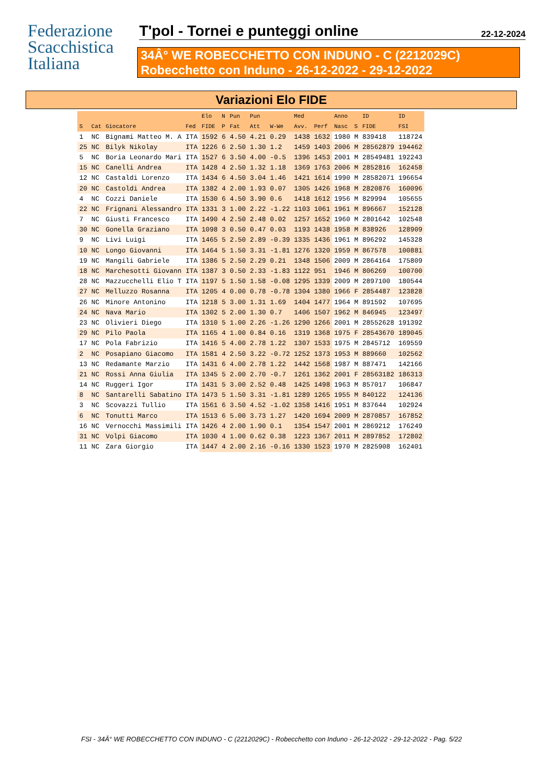Federazione
Scacchistica
Italiana
T'pol - Tornei e punteggi online
22-12-2024
34Â° WE ROBECCHETTO CON INDUNO - C (2212029C)
Robecchetto con Induno - 26-12-2022 - 29-12-2022
Variazioni Elo FIDE
| | | | | Elo | N | Pun | Pun | | Med | | Anno | | ID | ID |
| --- | --- | --- | --- | --- | --- | --- | --- | --- | --- | --- | --- | --- | --- | --- |
| S | Cat | Giocatore | Fed | FIDE | P | Fat | Att | W-We | Avv. | Perf | Nasc | S | FIDE | FSI |
| 1 | NC | Bignami Matteo M. A | ITA | 1592 | 6 | 4.50 | 4.21 | 0.29 | 1438 | 1632 | 1980 | M | 839418 | 118724 |
| 25 | NC | Bilyk Nikolay | ITA | 1226 | 6 | 2.50 | 1.30 | 1.2 | 1459 | 1403 | 2006 | M | 28562879 | 194462 |
| 5 | NC | Boria Leonardo Mari | ITA | 1527 | 6 | 3.50 | 4.00 | -0.5 | 1396 | 1453 | 2001 | M | 28549481 | 192243 |
| 15 | NC | Canelli Andrea | ITA | 1428 | 4 | 2.50 | 1.32 | 1.18 | 1369 | 1763 | 2006 | M | 2852816 | 162458 |
| 12 | NC | Castaldi Lorenzo | ITA | 1434 | 6 | 4.50 | 3.04 | 1.46 | 1421 | 1614 | 1990 | M | 28582071 | 196654 |
| 20 | NC | Castoldi Andrea | ITA | 1382 | 4 | 2.00 | 1.93 | 0.07 | 1305 | 1426 | 1968 | M | 2820876 | 160096 |
| 4 | NC | Cozzi Daniele | ITA | 1530 | 6 | 4.50 | 3.90 | 0.6 | 1418 | 1612 | 1956 | M | 829994 | 105655 |
| 22 | NC | Frignani Alessandro | ITA | 1331 | 3 | 1.00 | 2.22 | -1.22 | 1103 | 1061 | 1961 | M | 896667 | 152128 |
| 7 | NC | Giusti Francesco | ITA | 1490 | 4 | 2.50 | 2.48 | 0.02 | 1257 | 1652 | 1960 | M | 2801642 | 102548 |
| 30 | NC | Gonella Graziano | ITA | 1098 | 3 | 0.50 | 0.47 | 0.03 | 1193 | 1438 | 1958 | M | 838926 | 128909 |
| 9 | NC | Livi Luigi | ITA | 1465 | 5 | 2.50 | 2.89 | -0.39 | 1335 | 1436 | 1961 | M | 896292 | 145328 |
| 10 | NC | Longo Giovanni | ITA | 1464 | 5 | 1.50 | 3.31 | -1.81 | 1276 | 1320 | 1959 | M | 867578 | 100881 |
| 19 | NC | Mangili Gabriele | ITA | 1386 | 5 | 2.50 | 2.29 | 0.21 | 1348 | 1506 | 2009 | M | 2864164 | 175809 |
| 18 | NC | Marchesotti Giovann | ITA | 1387 | 3 | 0.50 | 2.33 | -1.83 | 1122 | 951 | 1946 | M | 806269 | 100700 |
| 28 | NC | Mazzucchelli Elio T | ITA | 1197 | 5 | 1.50 | 1.58 | -0.08 | 1295 | 1339 | 2009 | M | 2897100 | 180544 |
| 27 | NC | Melluzzo Rosanna | ITA | 1205 | 4 | 0.00 | 0.78 | -0.78 | 1304 | 1380 | 1966 | F | 2854487 | 123828 |
| 26 | NC | Minore Antonino | ITA | 1218 | 5 | 3.00 | 1.31 | 1.69 | 1404 | 1477 | 1964 | M | 891592 | 107695 |
| 24 | NC | Nava Mario | ITA | 1302 | 5 | 2.00 | 1.30 | 0.7 | 1406 | 1507 | 1962 | M | 846945 | 123497 |
| 23 | NC | Olivieri Diego | ITA | 1310 | 5 | 1.00 | 2.26 | -1.26 | 1290 | 1266 | 2001 | M | 28552628 | 191392 |
| 29 | NC | Pilo Paola | ITA | 1165 | 4 | 1.00 | 0.84 | 0.16 | 1319 | 1368 | 1975 | F | 28543670 | 189045 |
| 17 | NC | Pola Fabrizio | ITA | 1416 | 5 | 4.00 | 2.78 | 1.22 | 1307 | 1533 | 1975 | M | 2845712 | 169559 |
| 2 | NC | Posapiano Giacomo | ITA | 1581 | 4 | 2.50 | 3.22 | -0.72 | 1252 | 1373 | 1953 | M | 889660 | 102562 |
| 13 | NC | Redamante Marzio | ITA | 1431 | 6 | 4.00 | 2.78 | 1.22 | 1442 | 1568 | 1987 | M | 887471 | 142166 |
| 21 | NC | Rossi Anna Giulia | ITA | 1345 | 5 | 2.00 | 2.70 | -0.7 | 1261 | 1362 | 2001 | F | 28563182 | 186313 |
| 14 | NC | Ruggeri Igor | ITA | 1431 | 5 | 3.00 | 2.52 | 0.48 | 1425 | 1498 | 1963 | M | 857017 | 106847 |
| 8 | NC | Santarelli Sabatino | ITA | 1473 | 5 | 1.50 | 3.31 | -1.81 | 1289 | 1265 | 1955 | M | 840122 | 124136 |
| 3 | NC | Scovazzi Tullio | ITA | 1561 | 6 | 3.50 | 4.52 | -1.02 | 1358 | 1416 | 1951 | M | 837644 | 102924 |
| 6 | NC | Tonutti Marco | ITA | 1513 | 6 | 5.00 | 3.73 | 1.27 | 1420 | 1694 | 2009 | M | 2870857 | 167852 |
| 16 | NC | Vernocchi Massimili | ITA | 1426 | 4 | 2.00 | 1.90 | 0.1 | 1354 | 1547 | 2001 | M | 2869212 | 176249 |
| 31 | NC | Volpi Giacomo | ITA | 1030 | 4 | 1.00 | 0.62 | 0.38 | 1223 | 1367 | 2011 | M | 2897852 | 172802 |
| 11 | NC | Zara Giorgio | ITA | 1447 | 4 | 2.00 | 2.16 | -0.16 | 1330 | 1523 | 1970 | M | 2825908 | 162401 |
FSI - 34Â° WE ROBECCHETTO CON INDUNO - C (2212029C) - Robecchetto con Induno - 26-12-2022 - 29-12-2022 - Pag. 5/22